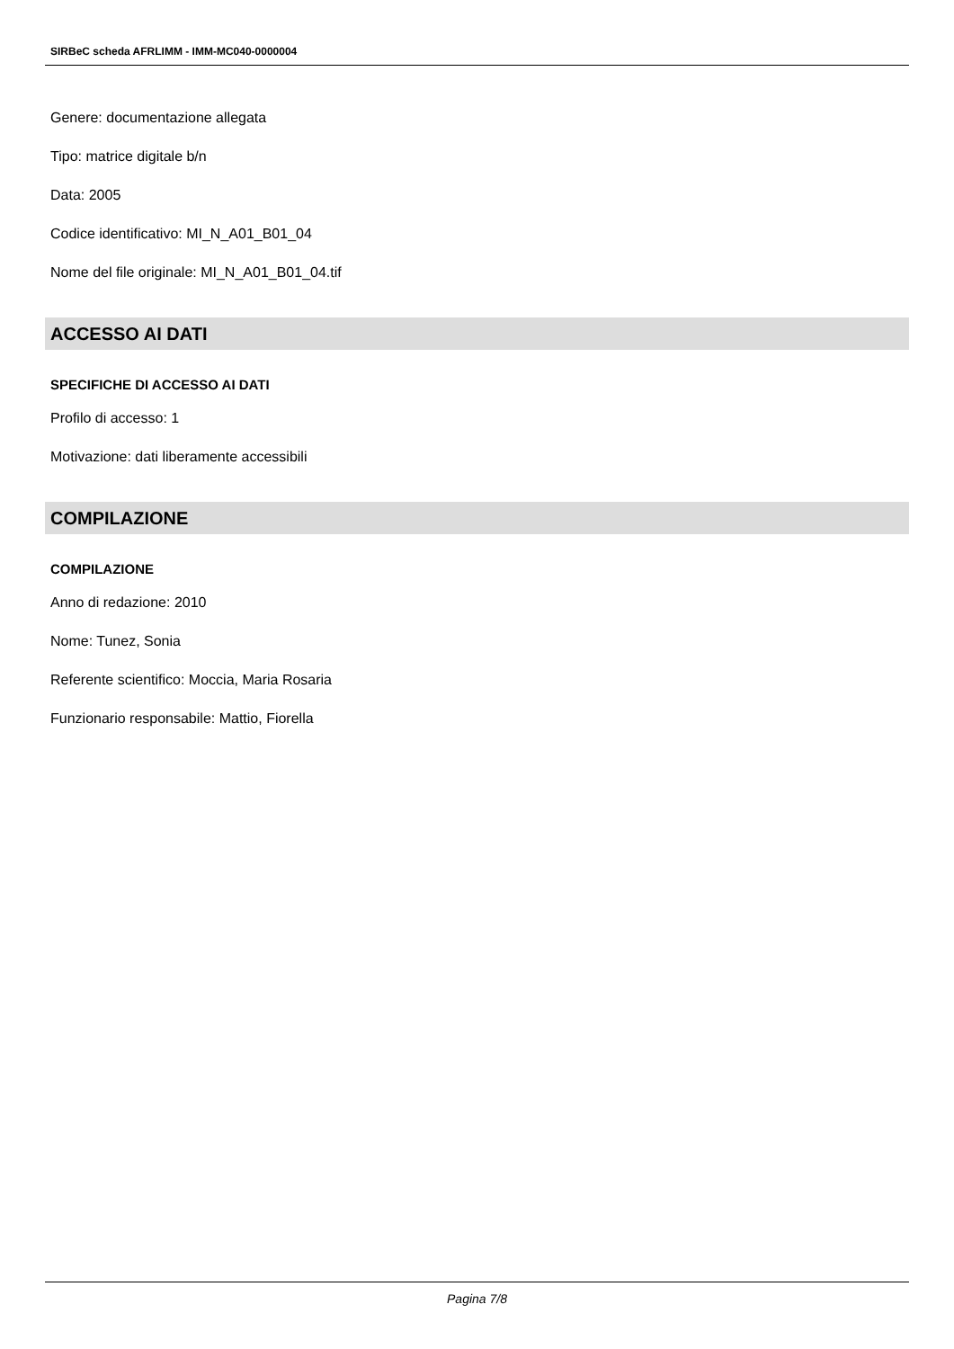SIRBeC scheda AFRLIMM - IMM-MC040-0000004
Genere: documentazione allegata
Tipo: matrice digitale b/n
Data: 2005
Codice identificativo: MI_N_A01_B01_04
Nome del file originale: MI_N_A01_B01_04.tif
ACCESSO AI DATI
SPECIFICHE DI ACCESSO AI DATI
Profilo di accesso: 1
Motivazione: dati liberamente accessibili
COMPILAZIONE
COMPILAZIONE
Anno di redazione: 2010
Nome: Tunez, Sonia
Referente scientifico: Moccia, Maria Rosaria
Funzionario responsabile: Mattio, Fiorella
Pagina 7/8